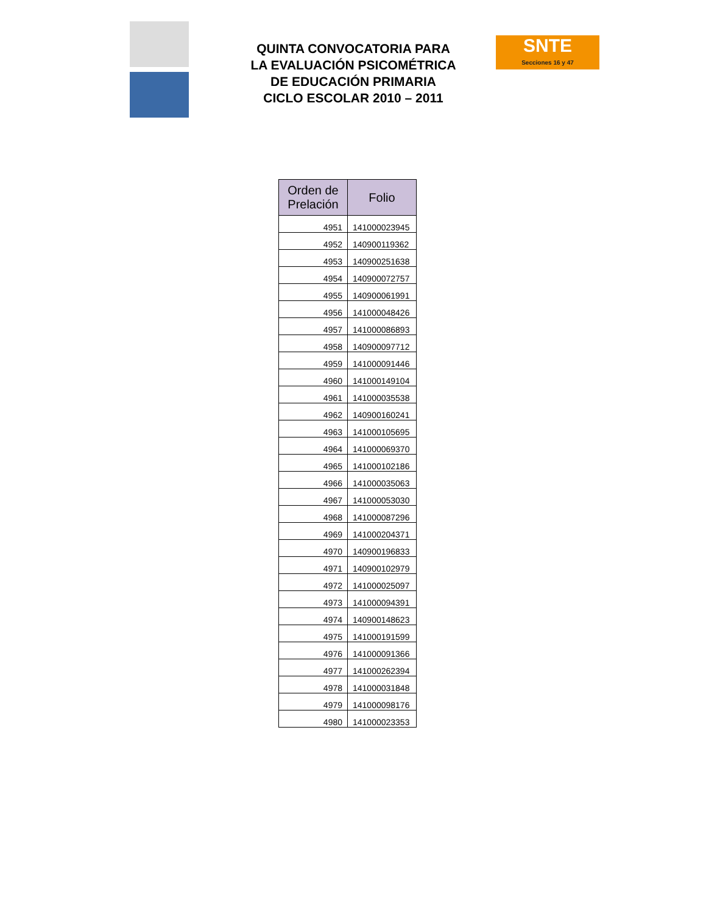QUINTA CONVOCATORIA PARA
LA EVALUACIÓN PSICOMÉTRICA
DE EDUCACIÓN PRIMARIA
CICLO ESCOLAR 2010 – 2011
SNTE
Secciones 16 y 47
| Orden de Prelación | Folio |
| --- | --- |
| 4951 | 141000023945 |
| 4952 | 140900119362 |
| 4953 | 140900251638 |
| 4954 | 140900072757 |
| 4955 | 140900061991 |
| 4956 | 141000048426 |
| 4957 | 141000086893 |
| 4958 | 140900097712 |
| 4959 | 141000091446 |
| 4960 | 141000149104 |
| 4961 | 141000035538 |
| 4962 | 140900160241 |
| 4963 | 141000105695 |
| 4964 | 141000069370 |
| 4965 | 141000102186 |
| 4966 | 141000035063 |
| 4967 | 141000053030 |
| 4968 | 141000087296 |
| 4969 | 141000204371 |
| 4970 | 140900196833 |
| 4971 | 140900102979 |
| 4972 | 141000025097 |
| 4973 | 141000094391 |
| 4974 | 140900148623 |
| 4975 | 141000191599 |
| 4976 | 141000091366 |
| 4977 | 141000262394 |
| 4978 | 141000031848 |
| 4979 | 141000098176 |
| 4980 | 141000023353 |